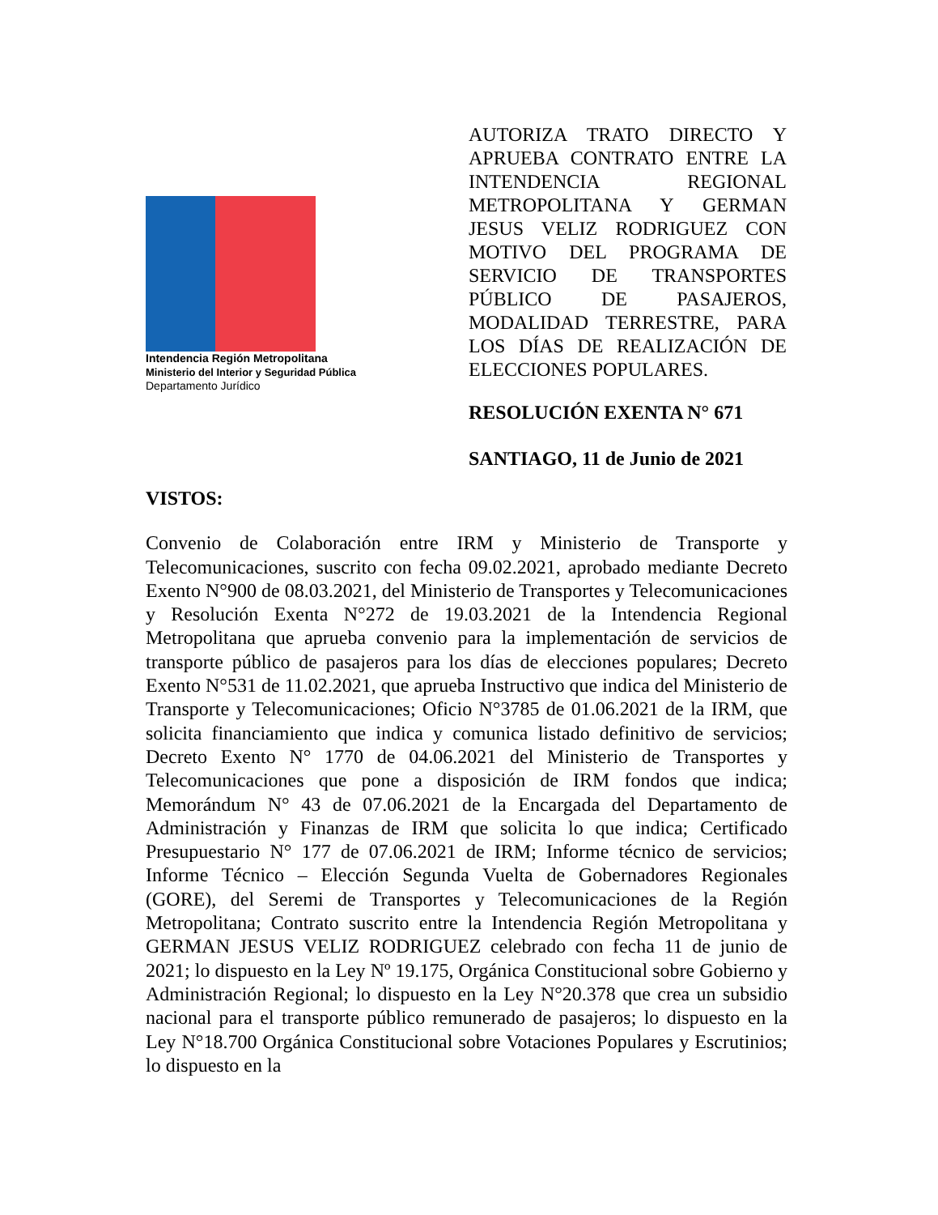Intendencia Región Metropolitana
Ministerio del Interior y Seguridad Pública
Departamento Jurídico
AUTORIZA TRATO DIRECTO Y APRUEBA CONTRATO ENTRE LA INTENDENCIA REGIONAL METROPOLITANA Y GERMAN JESUS VELIZ RODRIGUEZ CON MOTIVO DEL PROGRAMA DE SERVICIO DE TRANSPORTES PÚBLICO DE PASAJEROS, MODALIDAD TERRESTRE, PARA LOS DÍAS DE REALIZACIÓN DE ELECCIONES POPULARES.
RESOLUCIÓN EXENTA N° 671
SANTIAGO, 11 de Junio de 2021
VISTOS:
Convenio de Colaboración entre IRM y Ministerio de Transporte y Telecomunicaciones, suscrito con fecha 09.02.2021, aprobado mediante Decreto Exento N°900 de 08.03.2021, del Ministerio de Transportes y Telecomunicaciones y Resolución Exenta N°272 de 19.03.2021 de la Intendencia Regional Metropolitana que aprueba convenio para la implementación de servicios de transporte público de pasajeros para los días de elecciones populares; Decreto Exento N°531 de 11.02.2021, que aprueba Instructivo que indica del Ministerio de Transporte y Telecomunicaciones; Oficio N°3785 de 01.06.2021 de la IRM, que solicita financiamiento que indica y comunica listado definitivo de servicios; Decreto Exento N° 1770 de 04.06.2021 del Ministerio de Transportes y Telecomunicaciones que pone a disposición de IRM fondos que indica; Memorándum N° 43 de 07.06.2021 de la Encargada del Departamento de Administración y Finanzas de IRM que solicita lo que indica; Certificado Presupuestario N° 177 de 07.06.2021 de IRM; Informe técnico de servicios; Informe Técnico – Elección Segunda Vuelta de Gobernadores Regionales (GORE), del Seremi de Transportes y Telecomunicaciones de la Región Metropolitana; Contrato suscrito entre la Intendencia Región Metropolitana y GERMAN JESUS VELIZ RODRIGUEZ celebrado con fecha 11 de junio de 2021; lo dispuesto en la Ley Nº 19.175, Orgánica Constitucional sobre Gobierno y Administración Regional; lo dispuesto en la Ley N°20.378 que crea un subsidio nacional para el transporte público remunerado de pasajeros; lo dispuesto en la Ley N°18.700 Orgánica Constitucional sobre Votaciones Populares y Escrutinios; lo dispuesto en la